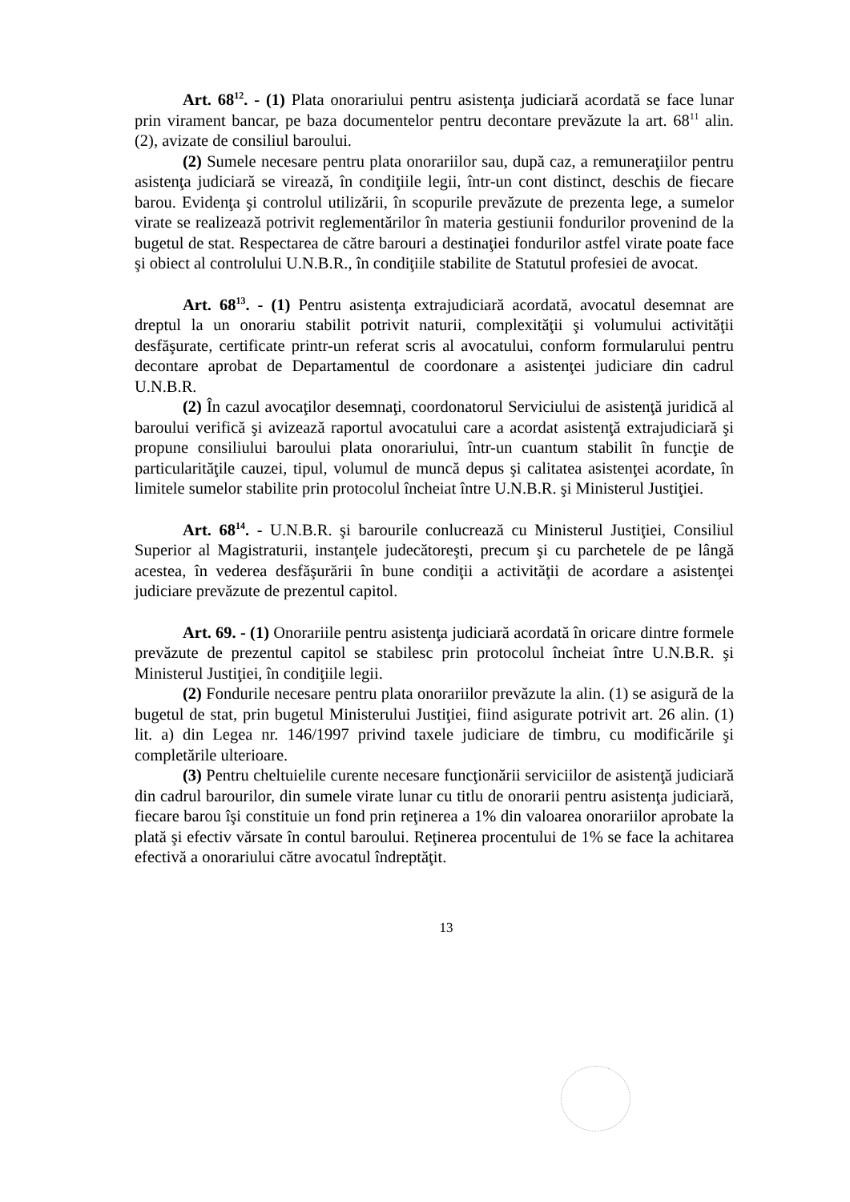Art. 68<sup>12</sup>. - (1) Plata onorariului pentru asistenţa judiciară acordată se face lunar prin virament bancar, pe baza documentelor pentru decontare prevăzute la art. 68<sup>11</sup> alin. (2), avizate de consiliul baroului.
(2) Sumele necesare pentru plata onorariilor sau, după caz, a remuneraţiilor pentru asistenţa judiciară se virează, în condiţiile legii, într-un cont distinct, deschis de fiecare barou. Evidenţa şi controlul utilizării, în scopurile prevăzute de prezenta lege, a sumelor virate se realizează potrivit reglementărilor în materia gestiunii fondurilor provenind de la bugetul de stat. Respectarea de către barouri a destinaţiei fondurilor astfel virate poate face şi obiect al controlului U.N.B.R., în condiţiile stabilite de Statutul profesiei de avocat.
Art. 68<sup>13</sup>. - (1) Pentru asistenţa extrajudiciară acordată, avocatul desemnat are dreptul la un onorariu stabilit potrivit naturii, complexităţii şi volumului activităţii desfăşurate, certificate printr-un referat scris al avocatului, conform formularului pentru decontare aprobat de Departamentul de coordonare a asistenţei judiciare din cadrul U.N.B.R.
(2) În cazul avocaţilor desemnaţi, coordonatorul Serviciului de asistenţă juridică al baroului verifică şi avizează raportul avocatului care a acordat asistenţă extrajudiciară şi propune consiliului baroului plata onorariului, într-un cuantum stabilit în funcţie de particularităţile cauzei, tipul, volumul de muncă depus şi calitatea asistenţei acordate, în limitele sumelor stabilite prin protocolul încheiat între U.N.B.R. şi Ministerul Justiţiei.
Art. 68<sup>14</sup>. - U.N.B.R. şi barourile conlucrează cu Ministerul Justiţiei, Consiliul Superior al Magistraturii, instanţele judecătoreşti, precum şi cu parchetele de pe lângă acestea, în vederea desfăşurării în bune condiţii a activităţii de acordare a asistenţei judiciare prevăzute de prezentul capitol.
Art. 69. - (1) Onorariile pentru asistenţa judiciară acordată în oricare dintre formele prevăzute de prezentul capitol se stabilesc prin protocolul încheiat între U.N.B.R. şi Ministerul Justiţiei, în condiţiile legii.
(2) Fondurile necesare pentru plata onorariilor prevăzute la alin. (1) se asigură de la bugetul de stat, prin bugetul Ministerului Justiţiei, fiind asigurate potrivit art. 26 alin. (1) lit. a) din Legea nr. 146/1997 privind taxele judiciare de timbru, cu modificările şi completările ulterioare.
(3) Pentru cheltuielile curente necesare funcţionării serviciilor de asistenţă judiciară din cadrul barourilor, din sumele virate lunar cu titlu de onorarii pentru asistenţa judiciară, fiecare barou îşi constituie un fond prin reţinerea a 1% din valoarea onorariilor aprobate la plată şi efectiv vărsate în contul baroului. Reţinerea procentului de 1% se face la achitarea efectivă a onorariului către avocatul îndreptăţit.
13